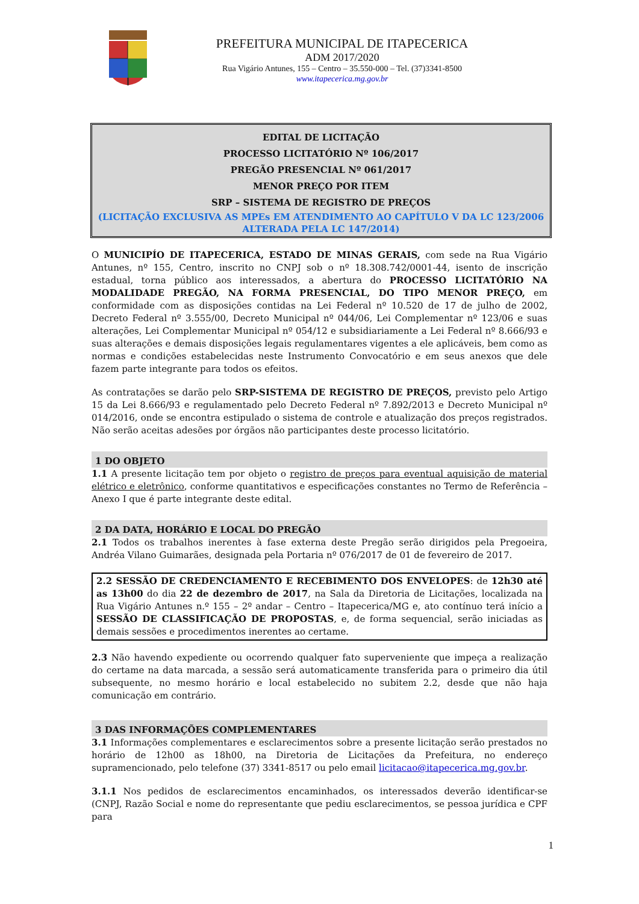PREFEITURA MUNICIPAL DE ITAPECERICA
ADM 2017/2020
Rua Vigário Antunes, 155 – Centro – 35.550-000 – Tel. (37)3341-8500
www.itapecerica.mg.gov.br
EDITAL DE LICITAÇÃO
PROCESSO LICITATÓRIO Nº 106/2017
PREGÃO PRESENCIAL Nº 061/2017
MENOR PREÇO POR ITEM
SRP – SISTEMA DE REGISTRO DE PREÇOS
(LICITAÇÃO EXCLUSIVA AS MPEs EM ATENDIMENTO AO CAPÍTULO V DA LC 123/2006 ALTERADA PELA LC 147/2014)
O MUNICIPÍO DE ITAPECERICA, ESTADO DE MINAS GERAIS, com sede na Rua Vigário Antunes, nº 155, Centro, inscrito no CNPJ sob o nº 18.308.742/0001-44, isento de inscrição estadual, torna público aos interessados, a abertura do PROCESSO LICITATÓRIO NA MODALIDADE PREGÃO, NA FORMA PRESENCIAL, DO TIPO MENOR PREÇO, em conformidade com as disposições contidas na Lei Federal nº 10.520 de 17 de julho de 2002, Decreto Federal nº 3.555/00, Decreto Municipal nº 044/06, Lei Complementar nº 123/06 e suas alterações, Lei Complementar Municipal nº 054/12 e subsidiariamente a Lei Federal nº 8.666/93 e suas alterações e demais disposições legais regulamentares vigentes a ele aplicáveis, bem como as normas e condições estabelecidas neste Instrumento Convocatório e em seus anexos que dele fazem parte integrante para todos os efeitos.
As contratações se darão pelo SRP-SISTEMA DE REGISTRO DE PREÇOS, previsto pelo Artigo 15 da Lei 8.666/93 e regulamentado pelo Decreto Federal nº 7.892/2013 e Decreto Municipal nº 014/2016, onde se encontra estipulado o sistema de controle e atualização dos preços registrados. Não serão aceitas adesões por órgãos não participantes deste processo licitatório.
1 DO OBJETO
1.1 A presente licitação tem por objeto o registro de preços para eventual aquisição de material elétrico e eletrônico, conforme quantitativos e especificações constantes no Termo de Referência – Anexo I que é parte integrante deste edital.
2 DA DATA, HORÁRIO E LOCAL DO PREGÃO
2.1 Todos os trabalhos inerentes à fase externa deste Pregão serão dirigidos pela Pregoeira, Andréa Vilano Guimarães, designada pela Portaria nº 076/2017 de 01 de fevereiro de 2017.
2.2 SESSÃO DE CREDENCIAMENTO E RECEBIMENTO DOS ENVELOPES: de 12h30 até as 13h00 do dia 22 de dezembro de 2017, na Sala da Diretoria de Licitações, localizada na Rua Vigário Antunes n.º 155 – 2º andar – Centro – Itapecerica/MG e, ato contínuo terá início a SESSÃO DE CLASSIFICAÇÃO DE PROPOSTAS, e, de forma sequencial, serão iniciadas as demais sessões e procedimentos inerentes ao certame.
2.3 Não havendo expediente ou ocorrendo qualquer fato superveniente que impeça a realização do certame na data marcada, a sessão será automaticamente transferida para o primeiro dia útil subsequente, no mesmo horário e local estabelecido no subitem 2.2, desde que não haja comunicação em contrário.
3 DAS INFORMAÇÕES COMPLEMENTARES
3.1 Informações complementares e esclarecimentos sobre a presente licitação serão prestados no horário de 12h00 as 18h00, na Diretoria de Licitações da Prefeitura, no endereço supramencionado, pelo telefone (37) 3341-8517 ou pelo email licitacao@itapecerica.mg.gov.br.
3.1.1 Nos pedidos de esclarecimentos encaminhados, os interessados deverão identificar-se (CNPJ, Razão Social e nome do representante que pediu esclarecimentos, se pessoa jurídica e CPF para
1